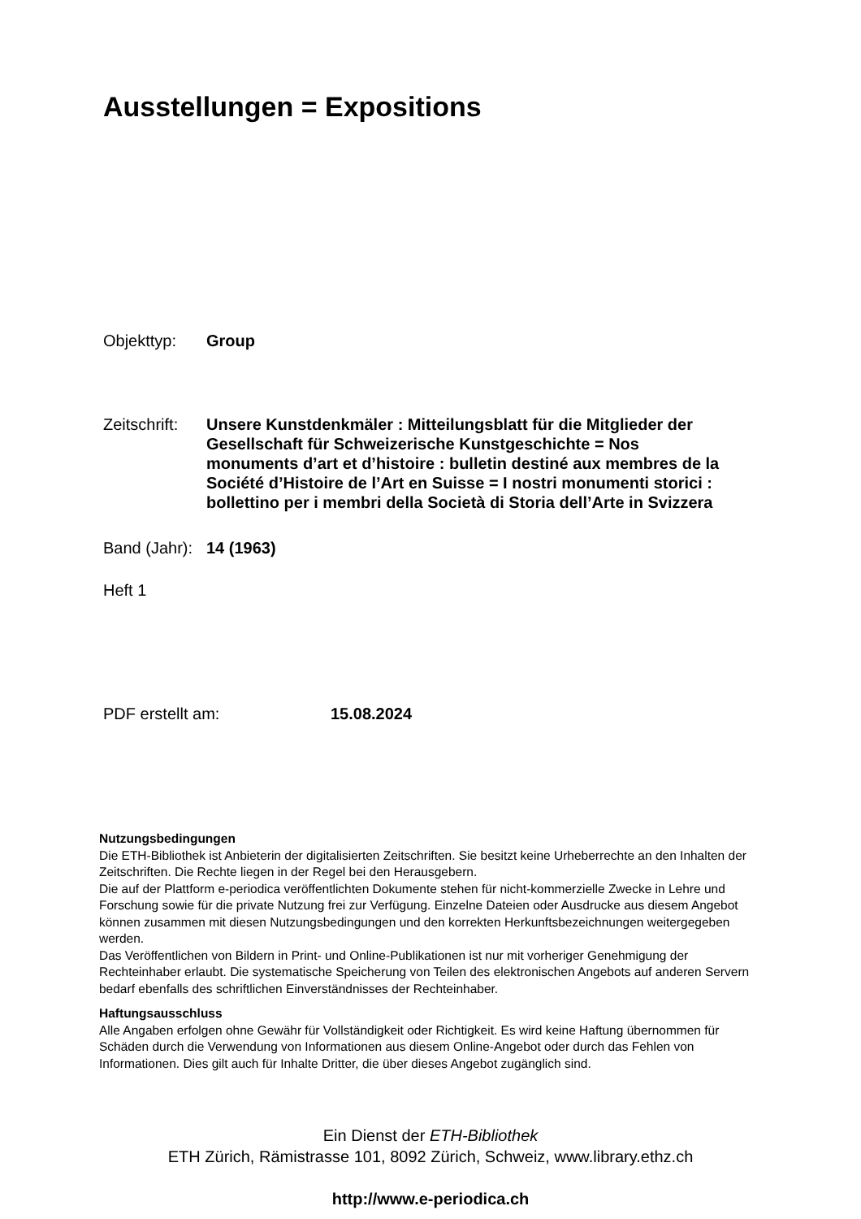Ausstellungen = Expositions
Objekttyp: Group
Zeitschrift:
Unsere Kunstdenkmäler : Mitteilungsblatt für die Mitglieder der Gesellschaft für Schweizerische Kunstgeschichte = Nos monuments d’art et d’histoire : bulletin destiné aux membres de la Société d’Histoire de l’Art en Suisse = I nostri monumenti storici : bollettino per i membri della Società di Storia dell’Arte in Svizzera
Band (Jahr):
14 (1963)
Heft 1
PDF erstellt am: 15.08.2024
Nutzungsbedingungen
Die ETH-Bibliothek ist Anbieterin der digitalisierten Zeitschriften. Sie besitzt keine Urheberrechte an den Inhalten der Zeitschriften. Die Rechte liegen in der Regel bei den Herausgebern.
Die auf der Plattform e-periodica veröffentlichten Dokumente stehen für nicht-kommerzielle Zwecke in Lehre und Forschung sowie für die private Nutzung frei zur Verfügung. Einzelne Dateien oder Ausdrucke aus diesem Angebot können zusammen mit diesen Nutzungsbedingungen und den korrekten Herkunftsbezeichnungen weitergegeben werden.
Das Veröffentlichen von Bildern in Print- und Online-Publikationen ist nur mit vorheriger Genehmigung der Rechteinhaber erlaubt. Die systematische Speicherung von Teilen des elektronischen Angebots auf anderen Servern bedarf ebenfalls des schriftlichen Einverständnisses der Rechteinhaber.
Haftungsausschluss
Alle Angaben erfolgen ohne Gewähr für Vollständigkeit oder Richtigkeit. Es wird keine Haftung übernommen für Schäden durch die Verwendung von Informationen aus diesem Online-Angebot oder durch das Fehlen von Informationen. Dies gilt auch für Inhalte Dritter, die über dieses Angebot zugänglich sind.
Ein Dienst der ETH-Bibliothek
ETH Zürich, Rämistrasse 101, 8092 Zürich, Schweiz, www.library.ethz.ch
http://www.e-periodica.ch